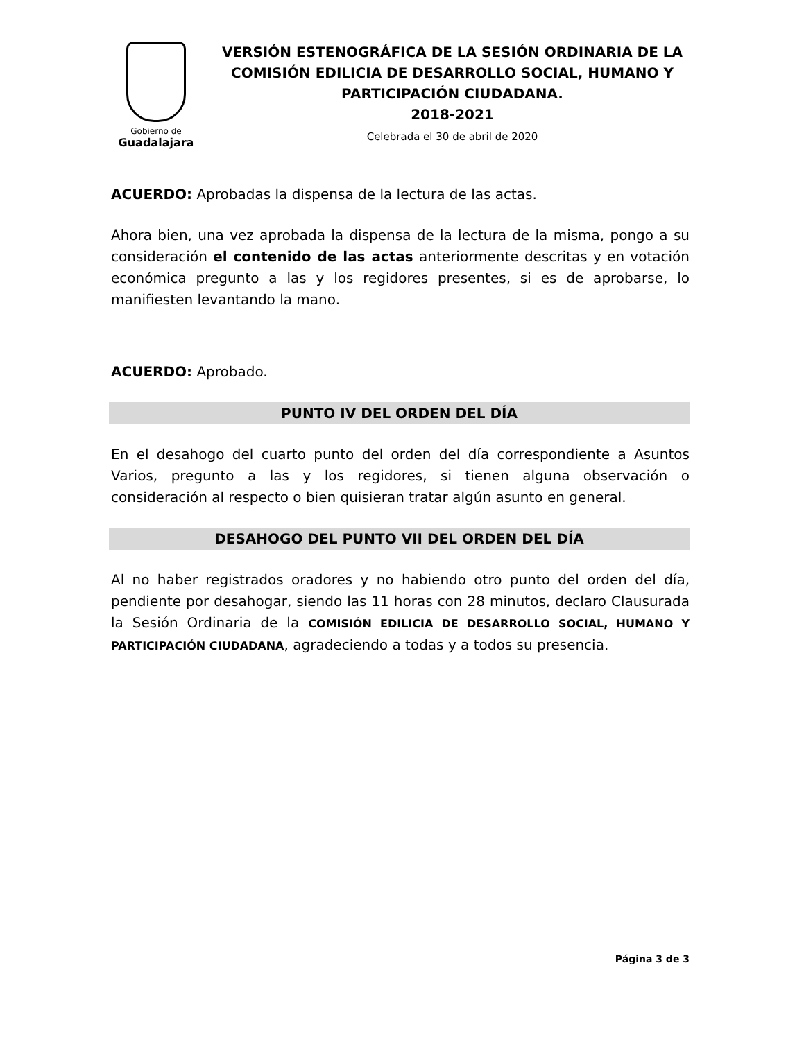Gobierno de
Guadalajara
VERSIÓN ESTENOGRÁFICA DE LA SESIÓN ORDINARIA DE LA COMISIÓN EDILICIA DE DESARROLLO SOCIAL, HUMANO Y PARTICIPACIÓN CIUDADANA.
2018-2021
Celebrada el 30 de abril de 2020
ACUERDO: Aprobadas la dispensa de la lectura de las actas.
Ahora bien, una vez aprobada la dispensa de la lectura de la misma, pongo a su consideración el contenido de las actas anteriormente descritas y en votación económica pregunto a las y los regidores presentes, si es de aprobarse, lo manifiesten levantando la mano.
ACUERDO: Aprobado.
PUNTO IV DEL ORDEN DEL DÍA
En el desahogo del cuarto punto del orden del día correspondiente a Asuntos Varios, pregunto a las y los regidores, si tienen alguna observación o consideración al respecto o bien quisieran tratar algún asunto en general.
DESAHOGO DEL PUNTO VII DEL ORDEN DEL DÍA
Al no haber registrados oradores y no habiendo otro punto del orden del día, pendiente por desahogar, siendo las 11 horas con 28 minutos, declaro Clausurada la Sesión Ordinaria de la COMISIÓN EDILICIA DE DESARROLLO SOCIAL, HUMANO Y PARTICIPACIÓN CIUDADANA, agradeciendo a todas y a todos su presencia.
Página 3 de 3